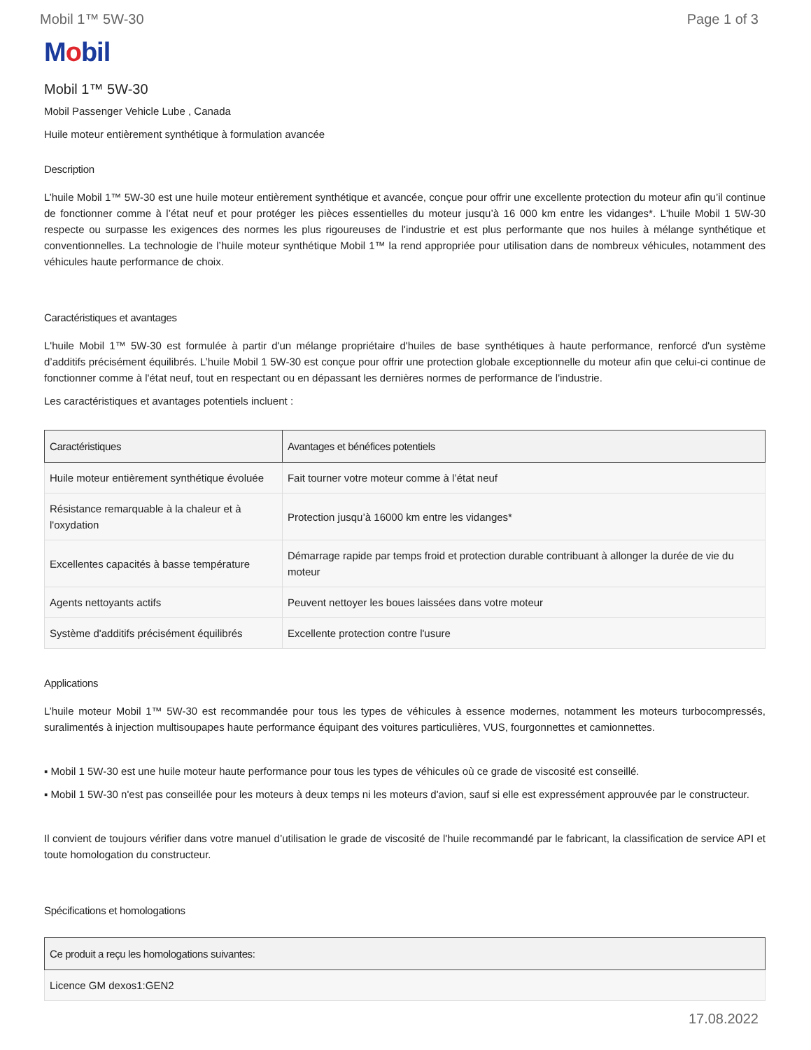Mobil 1™ 5W-30 Page 1 of 3
Mobil
Mobil 1™ 5W-30
Mobil Passenger Vehicle Lube , Canada
Huile moteur entièrement synthétique à formulation avancée
Description
L’huile Mobil 1™ 5W-30 est une huile moteur entièrement synthétique et avancée, conçue pour offrir une excellente protection du moteur afin qu’il continue de fonctionner comme à l’état neuf et pour protéger les pièces essentielles du moteur jusqu’à 16 000 km entre les vidanges*. L'huile Mobil 1 5W-30 respecte ou surpasse les exigences des normes les plus rigoureuses de l'industrie et est plus performante que nos huiles à mélange synthétique et conventionnelles. La technologie de l’huile moteur synthétique Mobil 1™ la rend appropriée pour utilisation dans de nombreux véhicules, notamment des véhicules haute performance de choix.
Caractéristiques et avantages
L'huile Mobil 1™ 5W-30 est formulée à partir d'un mélange propriétaire d'huiles de base synthétiques à haute performance, renforcé d'un système d’additifs précisément équilibrés. L’huile Mobil 1 5W-30 est conçue pour offrir une protection globale exceptionnelle du moteur afin que celui-ci continue de fonctionner comme à l'état neuf, tout en respectant ou en dépassant les dernières normes de performance de l'industrie.
Les caractéristiques et avantages potentiels incluent :
| Caractéristiques | Avantages et bénéfices potentiels |
| --- | --- |
| Huile moteur entièrement synthétique évoluée | Fait tourner votre moteur comme à l’état neuf |
| Résistance remarquable à la chaleur et à l'oxydation | Protection jusqu’à 16000 km entre les vidanges* |
| Excellentes capacités à basse température | Démarrage rapide par temps froid et protection durable contribuant à allonger la durée de vie du moteur |
| Agents nettoyants actifs | Peuvent nettoyer les boues laissées dans votre moteur |
| Système d'additifs précisément équilibrés | Excellente protection contre l'usure |
Applications
L’huile moteur Mobil 1™ 5W-30 est recommandée pour tous les types de véhicules à essence modernes, notamment les moteurs turbocompressés, suralimentés à injection multisoupapes haute performance équipant des voitures particulières, VUS, fourgonnettes et camionnettes.
▪ Mobil 1 5W-30 est une huile moteur haute performance pour tous les types de véhicules où ce grade de viscosité est conseillé.
▪ Mobil 1 5W-30 n'est pas conseillée pour les moteurs à deux temps ni les moteurs d'avion, sauf si elle est expressément approuvée par le constructeur.
Il convient de toujours vérifier dans votre manuel d’utilisation le grade de viscosité de l'huile recommandé par le fabricant, la classification de service API et toute homologation du constructeur.
Spécifications et homologations
| Ce produit a reçu les homologations suivantes: |
| --- |
| Licence GM dexos1:GEN2 |
17.08.2022